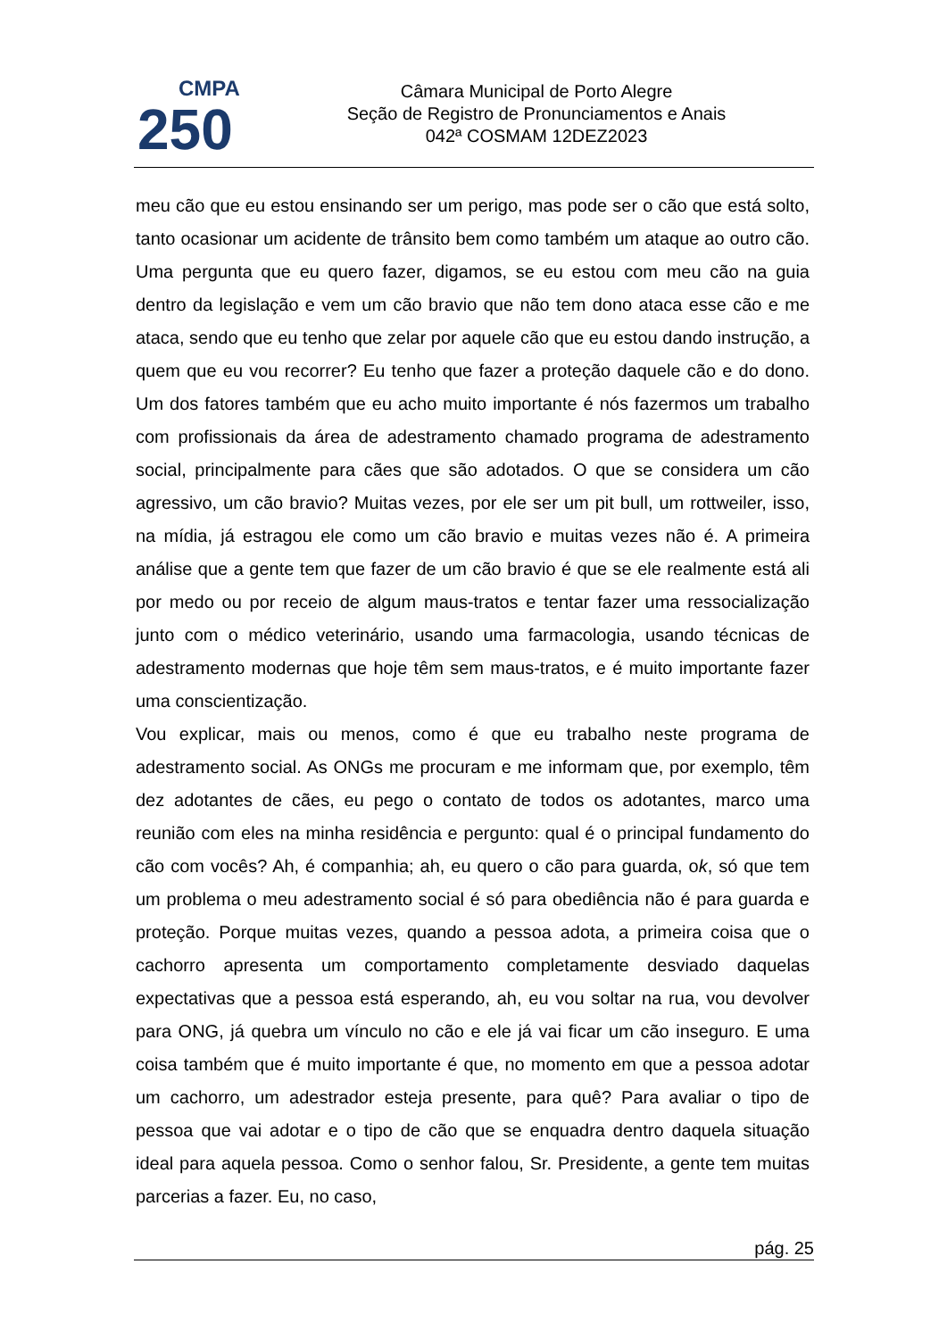CMPA
250
Câmara Municipal de Porto Alegre
Seção de Registro de Pronunciamentos e Anais
042ª COSMAM 12DEZ2023
meu cão que eu estou ensinando ser um perigo, mas pode ser o cão que está solto, tanto ocasionar um acidente de trânsito bem como também um ataque ao outro cão. Uma pergunta que eu quero fazer, digamos, se eu estou com meu cão na guia dentro da legislação e vem um cão bravio que não tem dono ataca esse cão e me ataca, sendo que eu tenho que zelar por aquele cão que eu estou dando instrução, a quem que eu vou recorrer? Eu tenho que fazer a proteção daquele cão e do dono. Um dos fatores também que eu acho muito importante é nós fazermos um trabalho com profissionais da área de adestramento chamado programa de adestramento social, principalmente para cães que são adotados. O que se considera um cão agressivo, um cão bravio? Muitas vezes, por ele ser um pit bull, um rottweiler, isso, na mídia, já estragou ele como um cão bravio e muitas vezes não é. A primeira análise que a gente tem que fazer de um cão bravio é que se ele realmente está ali por medo ou por receio de algum maus-tratos e tentar fazer uma ressocialização junto com o médico veterinário, usando uma farmacologia, usando técnicas de adestramento modernas que hoje têm sem maus-tratos, e é muito importante fazer uma conscientização.
Vou explicar, mais ou menos, como é que eu trabalho neste programa de adestramento social. As ONGs me procuram e me informam que, por exemplo, têm dez adotantes de cães, eu pego o contato de todos os adotantes, marco uma reunião com eles na minha residência e pergunto: qual é o principal fundamento do cão com vocês? Ah, é companhia; ah, eu quero o cão para guarda, ok, só que tem um problema o meu adestramento social é só para obediência não é para guarda e proteção. Porque muitas vezes, quando a pessoa adota, a primeira coisa que o cachorro apresenta um comportamento completamente desviado daquelas expectativas que a pessoa está esperando, ah, eu vou soltar na rua, vou devolver para ONG, já quebra um vínculo no cão e ele já vai ficar um cão inseguro. E uma coisa também que é muito importante é que, no momento em que a pessoa adotar um cachorro, um adestrador esteja presente, para quê? Para avaliar o tipo de pessoa que vai adotar e o tipo de cão que se enquadra dentro daquela situação ideal para aquela pessoa. Como o senhor falou, Sr. Presidente, a gente tem muitas parcerias a fazer. Eu, no caso,
pág. 25